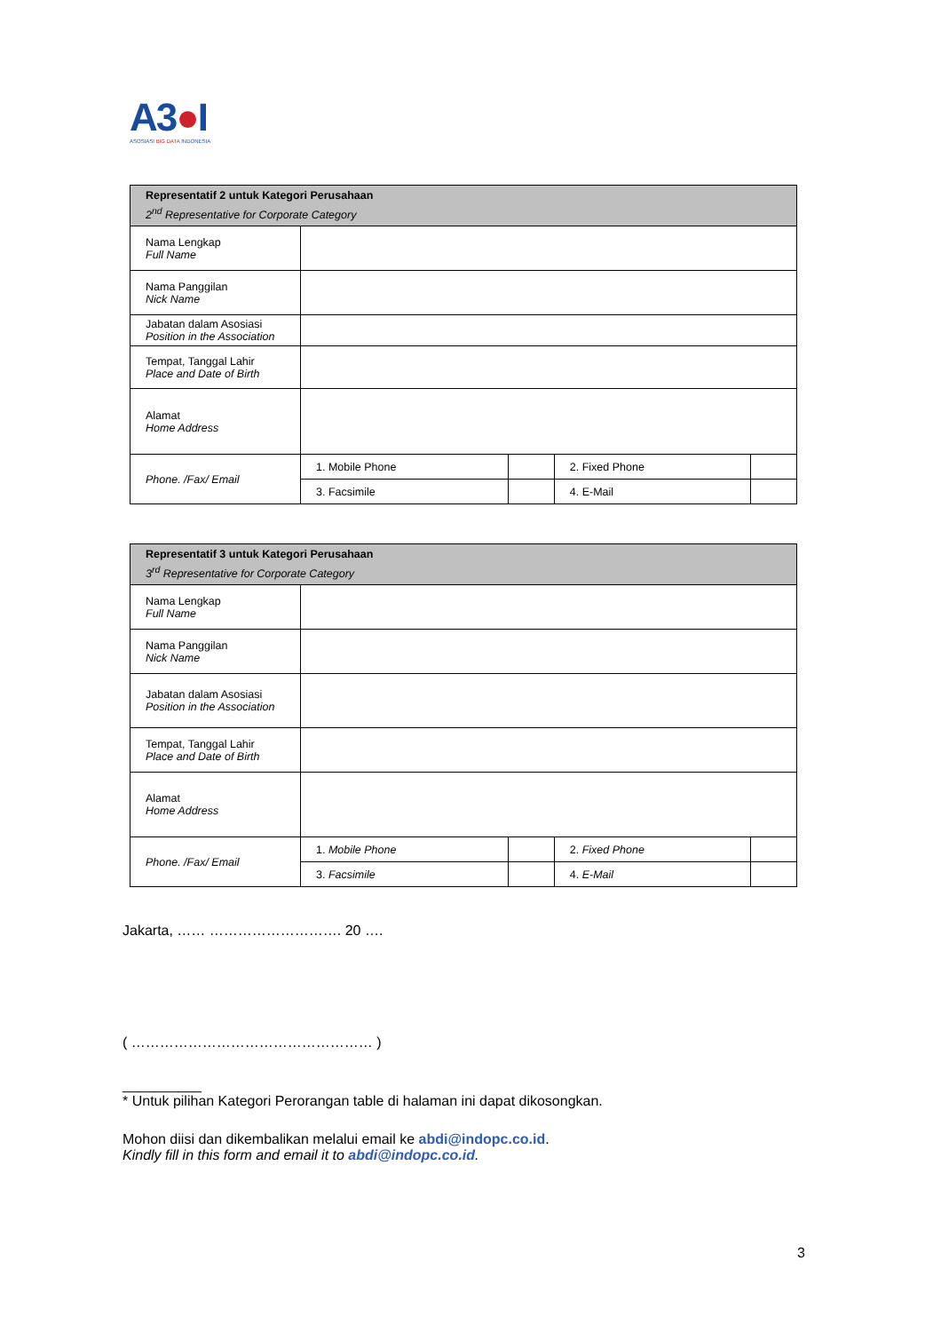A3●I
ASOSIASI BIG DATA INDONESIA
| Representatif 2 untuk Kategori Perusahaan 2<sup>nd</sup> Representative for Corporate Category | | | | |
| --- | --- | --- | --- | --- |
| Nama Lengkap Full Name | | | | |
| Nama Panggilan Nick Name | | | | |
| Jabatan dalam Asosiasi Position in the Association | | | | |
| Tempat, Tanggal Lahir Place and Date of Birth | | | | |
| Alamat Home Address | | | | |
| Phone. /Fax/ Email | 1. Mobile Phone | | 2. Fixed Phone | |
| | 3. Facsimile | | 4. E-Mail | |
| Representatif 3 untuk Kategori Perusahaan 3<sup>rd</sup> Representative for Corporate Category | | | | |
| --- | --- | --- | --- | --- |
| Nama Lengkap Full Name | | | | |
| Nama Panggilan Nick Name | | | | |
| Jabatan dalam Asosiasi Position in the Association | | | | |
| Tempat, Tanggal Lahir Place and Date of Birth | | | | |
| Alamat Home Address | | | | |
| Phone. /Fax/ Email | 1. Mobile Phone | | 2. Fixed Phone | |
| | 3. Facsimile | | 4. E-Mail | |
Jakarta, …… ………………………. 20 ….
( …………………………………………… )
__________
* Untuk pilihan Kategori Perorangan table di halaman ini dapat dikosongkan.
Mohon diisi dan dikembalikan melalui email ke abdi@indopc.co.id.
Kindly fill in this form and email it to abdi@indopc.co.id.
3